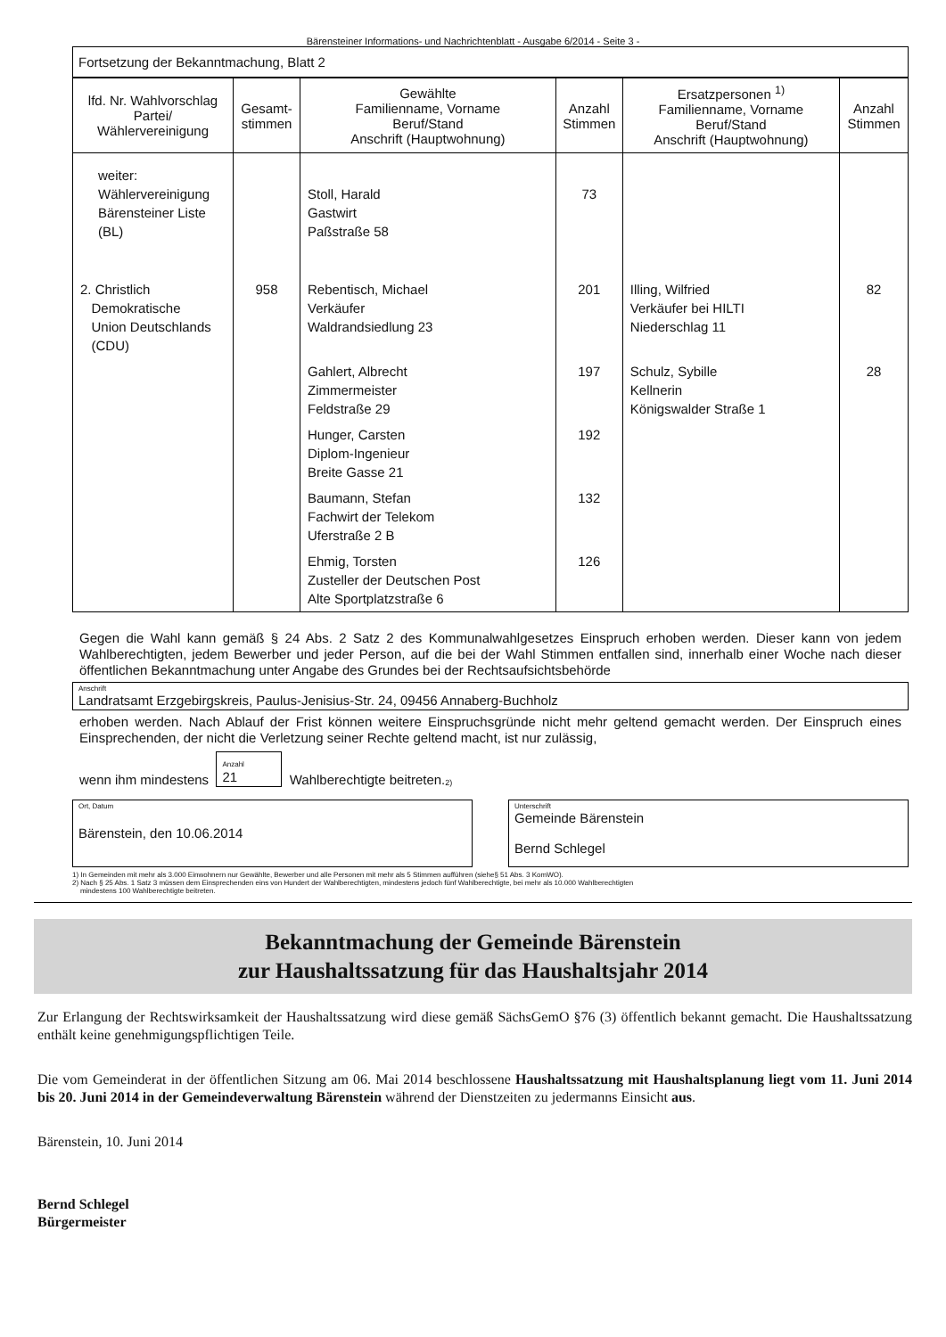Bärensteiner Informations- und Nachrichtenblatt - Ausgabe 6/2014 - Seite 3 -
| Fortsetzung der Bekanntmachung, Blatt 2 |
| lfd. Nr. Wahlvorschlag Partei/ Wählervereinigung | Gesamt- stimmen | Gewählte Familienname, Vorname Beruf/Stand Anschrift (Hauptwohnung) | Anzahl Stimmen | Ersatzpersonen <sup>1)</sup> Familienname, Vorname Beruf/Stand Anschrift (Hauptwohnung) | Anzahl Stimmen |
| --- | --- | --- | --- | --- | --- |
| weiter: Wählervereinigung Bärensteiner Liste (BL) | | Stoll, Harald Gastwirt Paßstraße 58 | 73 | | |
| 2. Christlich Demokratische Union Deutschlands (CDU) | 958 | Rebentisch, Michael Verkäufer Waldrandsiedlung 23 | 201 | Illing, Wilfried Verkäufer bei HILTI Niederschlag 11 | 82 |
| | | Gahlert, Albrecht Zimmermeister Feldstraße 29 | 197 | Schulz, Sybille Kellnerin Königswalder Straße 1 | 28 |
| | | Hunger, Carsten Diplom-Ingenieur Breite Gasse 21 | 192 | | |
| | | Baumann, Stefan Fachwirt der Telekom Uferstraße 2 B | 132 | | |
| | | Ehmig, Torsten Zusteller der Deutschen Post Alte Sportplatzstraße 6 | 126 | | |
Gegen die Wahl kann gemäß § 24 Abs. 2 Satz 2 des Kommunalwahlgesetzes Einspruch erhoben werden. Dieser kann von jedem Wahlberechtigten, jedem Bewerber und jeder Person, auf die bei der Wahl Stimmen entfallen sind, innerhalb einer Woche nach dieser öffentlichen Bekanntmachung unter Angabe des Grundes bei der Rechtsaufsichtsbehörde
Anschrift
Landratsamt Erzgebirgskreis, Paulus-Jenisius-Str. 24, 09456 Annaberg-Buchholz
erhoben werden. Nach Ablauf der Frist können weitere Einspruchsgründe nicht mehr geltend gemacht werden. Der Einspruch eines Einsprechenden, der nicht die Verletzung seiner Rechte geltend macht, ist nur zulässig,
wenn ihm mindestens Anzahl
21 Wahlberechtigte beitreten. <sup>2)</sup>
Ort, Datum
Bärenstein, den 10.06.2014
Unterschrift
Gemeinde Bärenstein
Bernd Schlegel
1) In Gemeinden mit mehr als 3.000 Einwohnern nur Gewählte, Bewerber und alle Personen mit mehr als 5 Stimmen aufführen (siehe§ 51 Abs. 3 KomWO).
2) Nach § 25 Abs. 1 Satz 3 müssen dem Einsprechenden eins von Hundert der Wahlberechtigten, mindestens jedoch fünf Wahlberechtigte, bei mehr als 10.000 Wahlberechtigten
mindestens 100 Wahlberechtigte beitreten.
Bekanntmachung der Gemeinde Bärenstein
zur Haushaltssatzung für das Haushaltsjahr 2014
Zur Erlangung der Rechtswirksamkeit der Haushaltssatzung wird diese gemäß SächsGemO §76 (3) öffentlich bekannt gemacht. Die Haushaltssatzung enthält keine genehmigungspflichtigen Teile.
Die vom Gemeinderat in der öffentlichen Sitzung am 06. Mai 2014 beschlossene Haushaltssatzung mit Haushaltsplanung liegt vom 11. Juni 2014 bis 20. Juni 2014 in der Gemeindeverwaltung Bärenstein während der Dienstzeiten zu jedermanns Einsicht aus.
Bärenstein, 10. Juni 2014
Bernd Schlegel
Bürgermeister